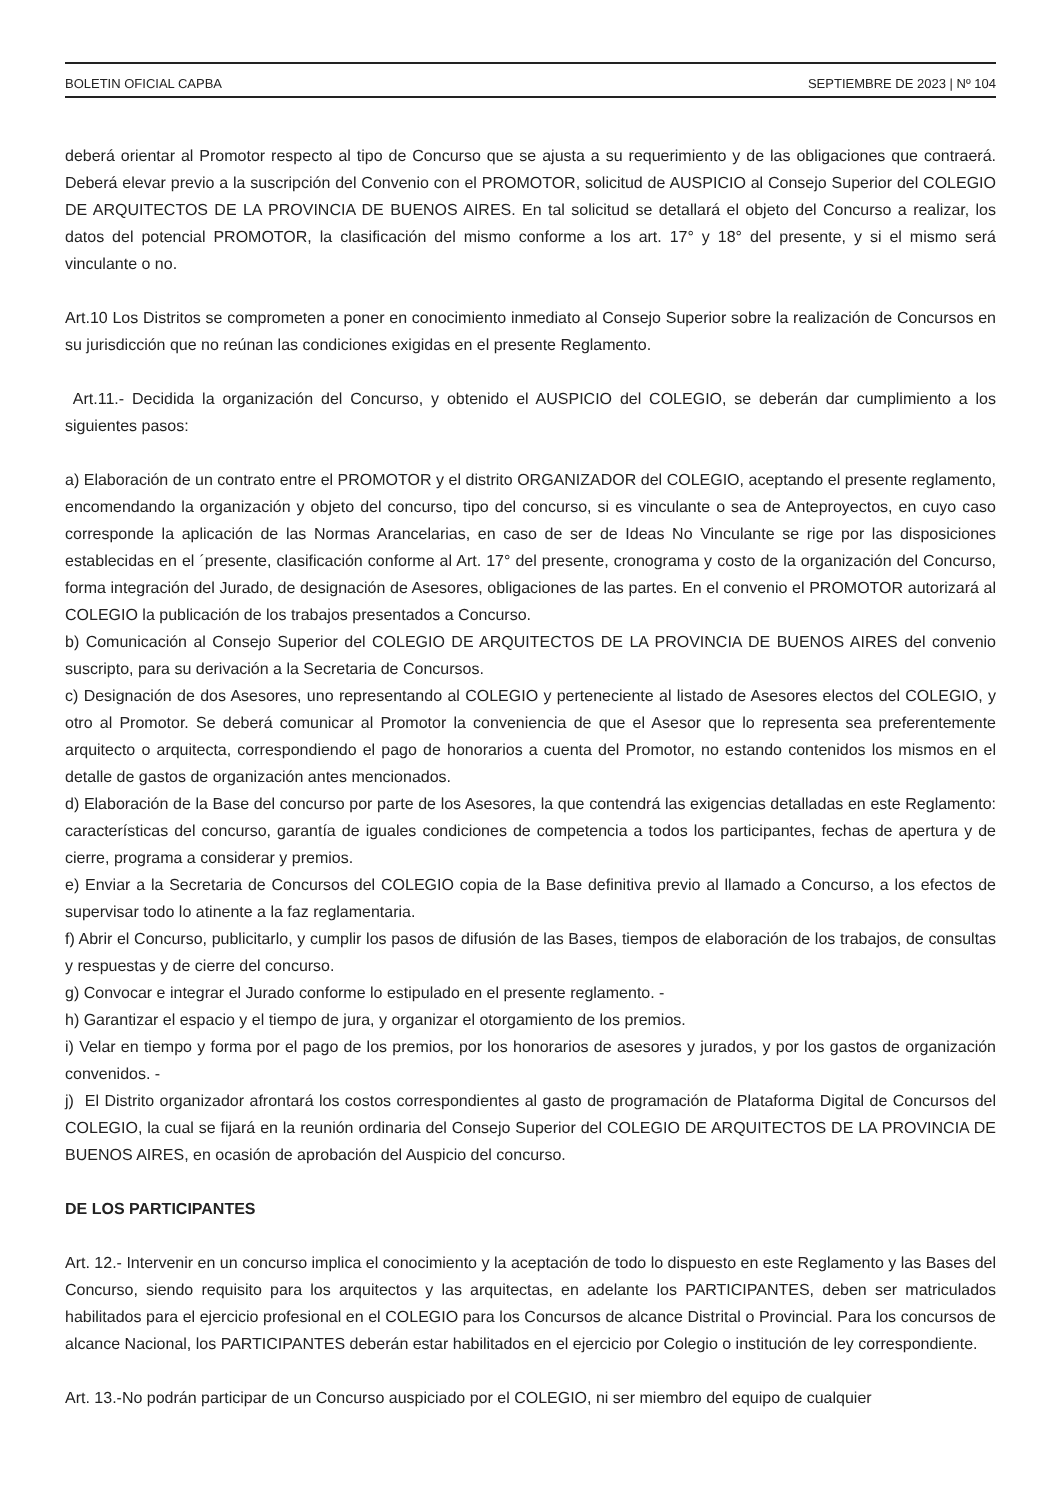BOLETIN OFICIAL CAPBA SEPTIEMBRE DE 2023 | Nº 104
deberá orientar al Promotor respecto al tipo de Concurso que se ajusta a su requerimiento y de las obligaciones que contraerá. Deberá elevar previo a la suscripción del Convenio con el PROMOTOR, solicitud de AUSPICIO al Consejo Superior del COLEGIO DE ARQUITECTOS DE LA PROVINCIA DE BUENOS AIRES. En tal solicitud se detallará el objeto del Concurso a realizar, los datos del potencial PROMOTOR, la clasificación del mismo conforme a los art. 17° y 18° del presente, y si el mismo será vinculante o no.
Art.10 Los Distritos se comprometen a poner en conocimiento inmediato al Consejo Superior sobre la realización de Concursos en su jurisdicción que no reúnan las condiciones exigidas en el presente Reglamento.
Art.11.- Decidida la organización del Concurso, y obtenido el AUSPICIO del COLEGIO, se deberán dar cumplimiento a los siguientes pasos:
a) Elaboración de un contrato entre el PROMOTOR y el distrito ORGANIZADOR del COLEGIO, aceptando el presente reglamento, encomendando la organización y objeto del concurso, tipo del concurso, si es vinculante o sea de Anteproyectos, en cuyo caso corresponde la aplicación de las Normas Arancelarias, en caso de ser de Ideas No Vinculante se rige por las disposiciones establecidas en el ´presente, clasificación conforme al Art. 17° del presente, cronograma y costo de la organización del Concurso, forma integración del Jurado, de designación de Asesores, obligaciones de las partes. En el convenio el PROMOTOR autorizará al COLEGIO la publicación de los trabajos presentados a Concurso.
b) Comunicación al Consejo Superior del COLEGIO DE ARQUITECTOS DE LA PROVINCIA DE BUENOS AIRES del convenio suscripto, para su derivación a la Secretaria de Concursos.
c) Designación de dos Asesores, uno representando al COLEGIO y perteneciente al listado de Asesores electos del COLEGIO, y otro al Promotor. Se deberá comunicar al Promotor la conveniencia de que el Asesor que lo representa sea preferentemente arquitecto o arquitecta, correspondiendo el pago de honorarios a cuenta del Promotor, no estando contenidos los mismos en el detalle de gastos de organización antes mencionados.
d) Elaboración de la Base del concurso por parte de los Asesores, la que contendrá las exigencias detalladas en este Reglamento: características del concurso, garantía de iguales condiciones de competencia a todos los participantes, fechas de apertura y de cierre, programa a considerar y premios.
e) Enviar a la Secretaria de Concursos del COLEGIO copia de la Base definitiva previo al llamado a Concurso, a los efectos de supervisar todo lo atinente a la faz reglamentaria.
f) Abrir el Concurso, publicitarlo, y cumplir los pasos de difusión de las Bases, tiempos de elaboración de los trabajos, de consultas y respuestas y de cierre del concurso.
g) Convocar e integrar el Jurado conforme lo estipulado en el presente reglamento. -
h) Garantizar el espacio y el tiempo de jura, y organizar el otorgamiento de los premios.
i) Velar en tiempo y forma por el pago de los premios, por los honorarios de asesores y jurados, y por los gastos de organización convenidos. -
j) El Distrito organizador afrontará los costos correspondientes al gasto de programación de Plataforma Digital de Concursos del COLEGIO, la cual se fijará en la reunión ordinaria del Consejo Superior del COLEGIO DE ARQUITECTOS DE LA PROVINCIA DE BUENOS AIRES, en ocasión de aprobación del Auspicio del concurso.
DE LOS PARTICIPANTES
Art. 12.- Intervenir en un concurso implica el conocimiento y la aceptación de todo lo dispuesto en este Reglamento y las Bases del Concurso, siendo requisito para los arquitectos y las arquitectas, en adelante los PARTICIPANTES, deben ser matriculados habilitados para el ejercicio profesional en el COLEGIO para los Concursos de alcance Distrital o Provincial. Para los concursos de alcance Nacional, los PARTICIPANTES deberán estar habilitados en el ejercicio por Colegio o institución de ley correspondiente.
Art. 13.-No podrán participar de un Concurso auspiciado por el COLEGIO, ni ser miembro del equipo de cualquier